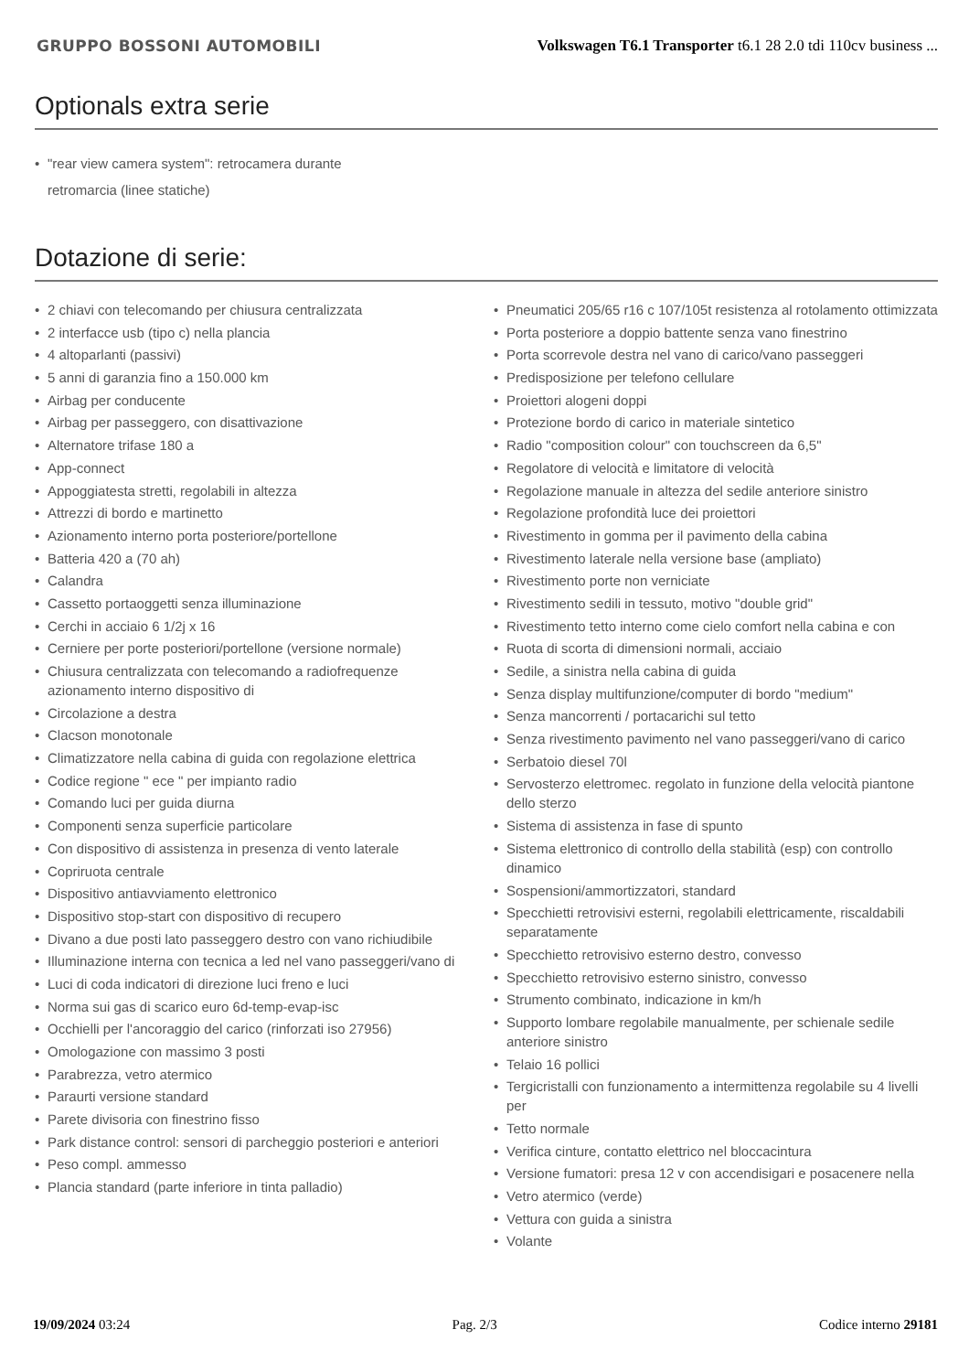GRUPPO BOSSONI AUTOMOBILI
Volkswagen T6.1 Transporter t6.1 28 2.0 tdi 110cv business ...
Optionals extra serie
• "rear view camera system": retrocamera durante retromarcia (linee statiche)
Dotazione di serie:
• 2 chiavi con telecomando per chiusura centralizzata
• 2 interfacce usb (tipo c) nella plancia
• 4 altoparlanti (passivi)
• 5 anni di garanzia fino a 150.000 km
• Airbag per conducente
• Airbag per passeggero, con disattivazione
• Alternatore trifase 180 a
• App-connect
• Appoggiatesta stretti, regolabili in altezza
• Attrezzi di bordo e martinetto
• Azionamento interno porta posteriore/portellone
• Batteria 420 a (70 ah)
• Calandra
• Cassetto portaoggetti senza illuminazione
• Cerchi in acciaio 6 1/2j x 16
• Cerniere per porte posteriori/portellone (versione normale)
• Chiusura centralizzata con telecomando a radiofrequenze azionamento interno dispositivo di
• Circolazione a destra
• Clacson monotonale
• Climatizzatore nella cabina di guida con regolazione elettrica
• Codice regione " ece " per impianto radio
• Comando luci per guida diurna
• Componenti senza superficie particolare
• Con dispositivo di assistenza in presenza di vento laterale
• Copriruota centrale
• Dispositivo antiavviamento elettronico
• Dispositivo stop-start con dispositivo di recupero
• Divano a due posti lato passeggero destro con vano richiudibile
• Illuminazione interna con tecnica a led nel vano passeggeri/vano di
• Luci di coda indicatori di direzione luci freno e luci
• Norma sui gas di scarico euro 6d-temp-evap-isc
• Occhielli per l'ancoraggio del carico (rinforzati iso 27956)
• Omologazione con massimo 3 posti
• Parabrezza, vetro atermico
• Paraurti versione standard
• Parete divisoria con finestrino fisso
• Park distance control: sensori di parcheggio posteriori e anteriori
• Peso compl. ammesso
• Plancia standard (parte inferiore in tinta palladio)
• Pneumatici 205/65 r16 c 107/105t resistenza al rotolamento ottimizzata
• Porta posteriore a doppio battente senza vano finestrino
• Porta scorrevole destra nel vano di carico/vano passeggeri
• Predisposizione per telefono cellulare
• Proiettori alogeni doppi
• Protezione bordo di carico in materiale sintetico
• Radio "composition colour" con touchscreen da 6,5"
• Regolatore di velocità e limitatore di velocità
• Regolazione manuale in altezza del sedile anteriore sinistro
• Regolazione profondità luce dei proiettori
• Rivestimento in gomma per il pavimento della cabina
• Rivestimento laterale nella versione base (ampliato)
• Rivestimento porte non verniciate
• Rivestimento sedili in tessuto, motivo "double grid"
• Rivestimento tetto interno come cielo comfort nella cabina e con
• Ruota di scorta di dimensioni normali, acciaio
• Sedile, a sinistra nella cabina di guida
• Senza display multifunzione/computer di bordo "medium"
• Senza mancorrenti / portacarichi sul tetto
• Senza rivestimento pavimento nel vano passeggeri/vano di carico
• Serbatoio diesel 70l
• Servosterzo elettromec. regolato in funzione della velocità piantone dello sterzo
• Sistema di assistenza in fase di spunto
• Sistema elettronico di controllo della stabilità (esp) con controllo dinamico
• Sospensioni/ammortizzatori, standard
• Specchietti retrovisivi esterni, regolabili elettricamente, riscaldabili separatamente
• Specchietto retrovisivo esterno destro, convesso
• Specchietto retrovisivo esterno sinistro, convesso
• Strumento combinato, indicazione in km/h
• Supporto lombare regolabile manualmente, per schienale sedile anteriore sinistro
• Telaio 16 pollici
• Tergicristalli con funzionamento a intermittenza regolabile su 4 livelli per
• Tetto normale
• Verifica cinture, contatto elettrico nel bloccacintura
• Versione fumatori: presa 12 v con accendisigari e posacenere nella
• Vetro atermico (verde)
• Vettura con guida a sinistra
• Volante
19/09/2024 03:24 Pag. 2/3 Codice interno 29181